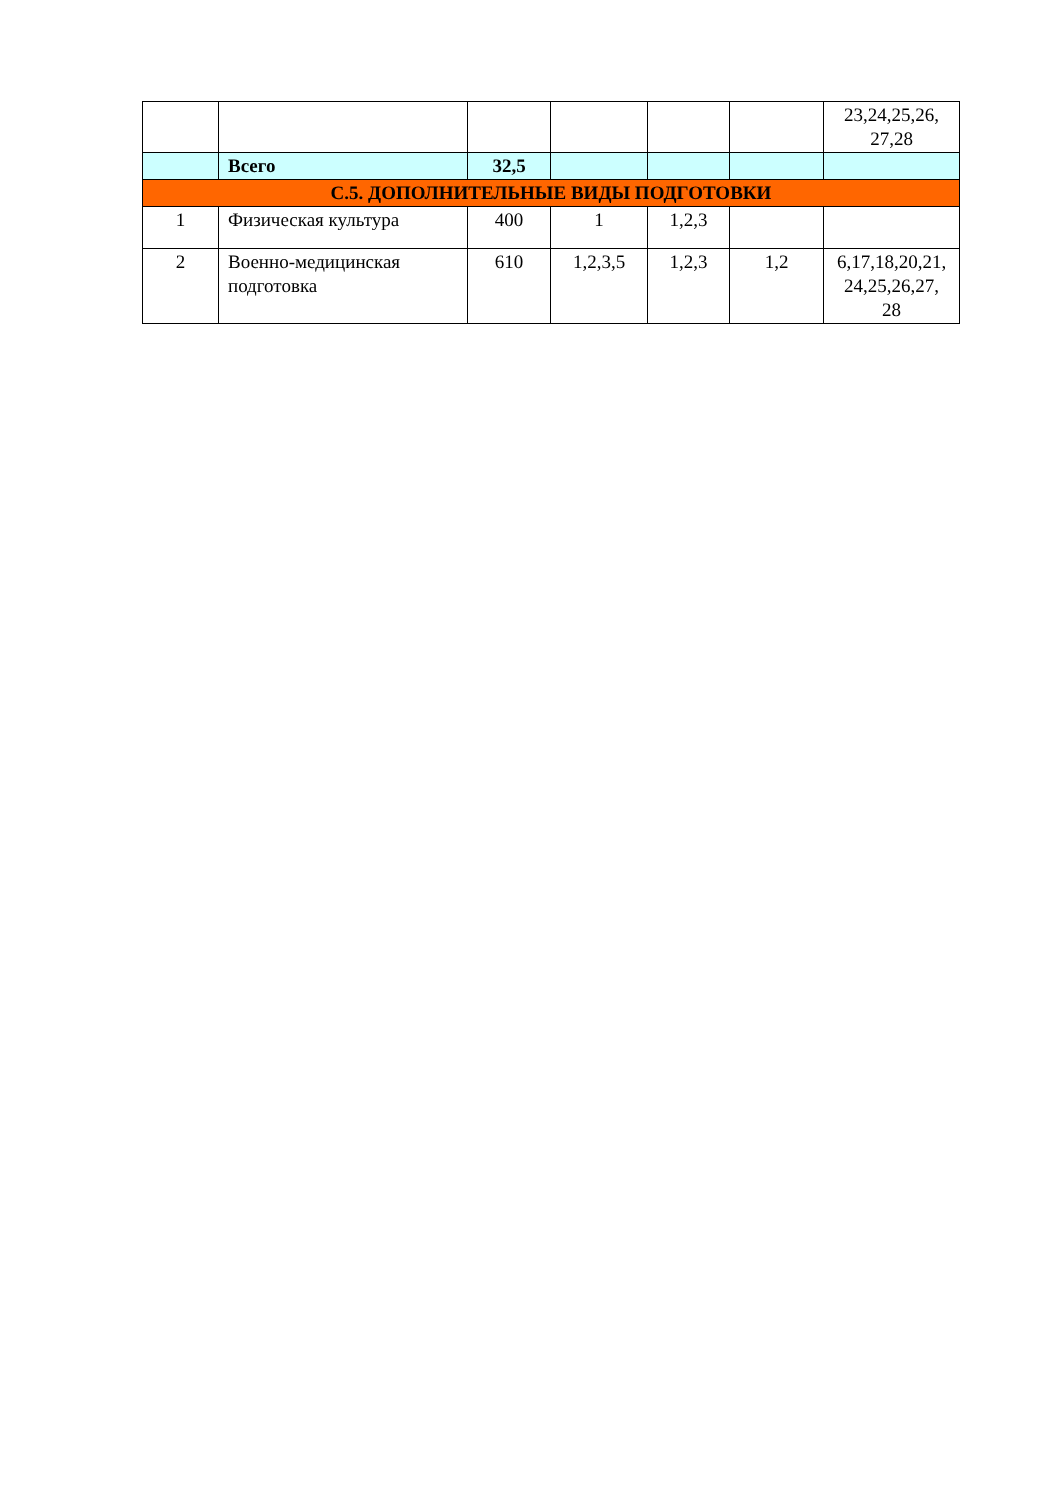| | | | | | | 23,24,25,26, 27,28 |
| | Всего | 32,5 | | | | |
| С.5. ДОПОЛНИТЕЛЬНЫЕ ВИДЫ ПОДГОТОВКИ | | | | | | |
| 1 | Физическая культура | 400 | 1 | 1,2,3 | | |
| 2 | Военно-медицинская подготовка | 610 | 1,2,3,5 | 1,2,3 | 1,2 | 6,17,18,20,21, 24,25,26,27, 28 |